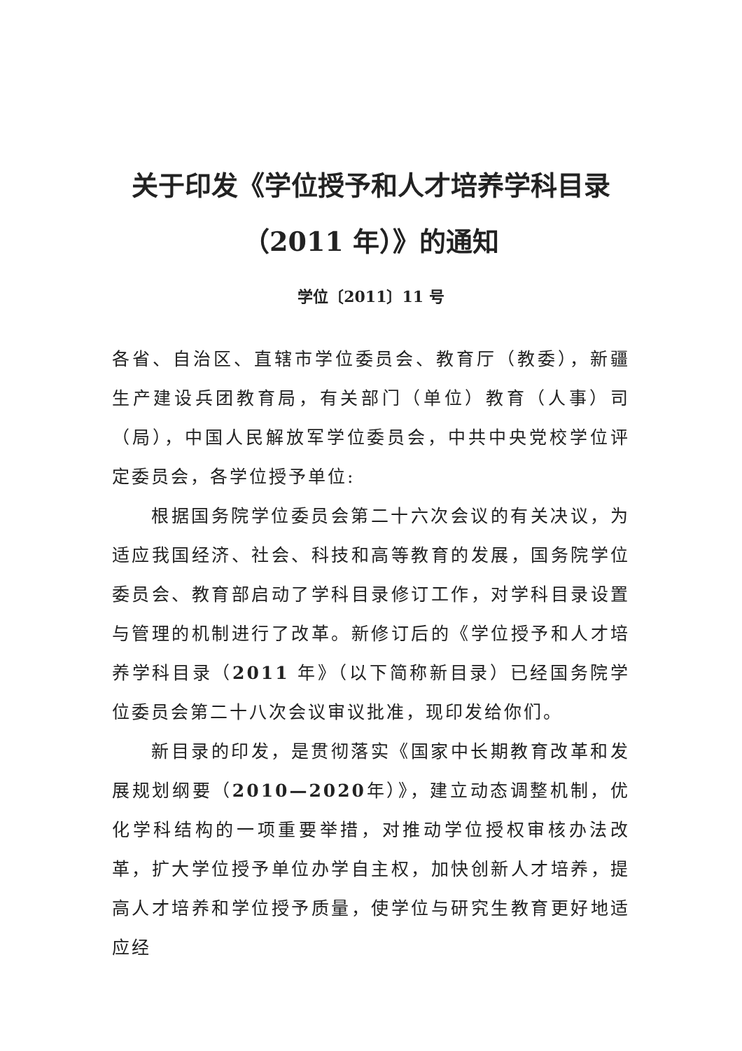关于印发《学位授予和人才培养学科目录
（2011 年）》的通知
学位〔2011〕11 号
各省、自治区、直辖市学位委员会、教育厅（教委），新疆生产建设兵团教育局，有关部门（单位）教育（人事）司（局），中国人民解放军学位委员会，中共中央党校学位评定委员会，各学位授予单位:
根据国务院学位委员会第二十六次会议的有关决议，为适应我国经济、社会、科技和高等教育的发展，国务院学位委员会、教育部启动了学科目录修订工作，对学科目录设置与管理的机制进行了改革。新修订后的《学位授予和人才培养学科目录（2011 年》（以下简称新目录）已经国务院学位委员会第二十八次会议审议批准，现印发给你们。
新目录的印发，是贯彻落实《国家中长期教育改革和发展规划纲要（2010—2020年）》，建立动态调整机制，优化学科结构的一项重要举措，对推动学位授权审核办法改革，扩大学位授予单位办学自主权，加快创新人才培养，提高人才培养和学位授予质量，使学位与研究生教育更好地适应经